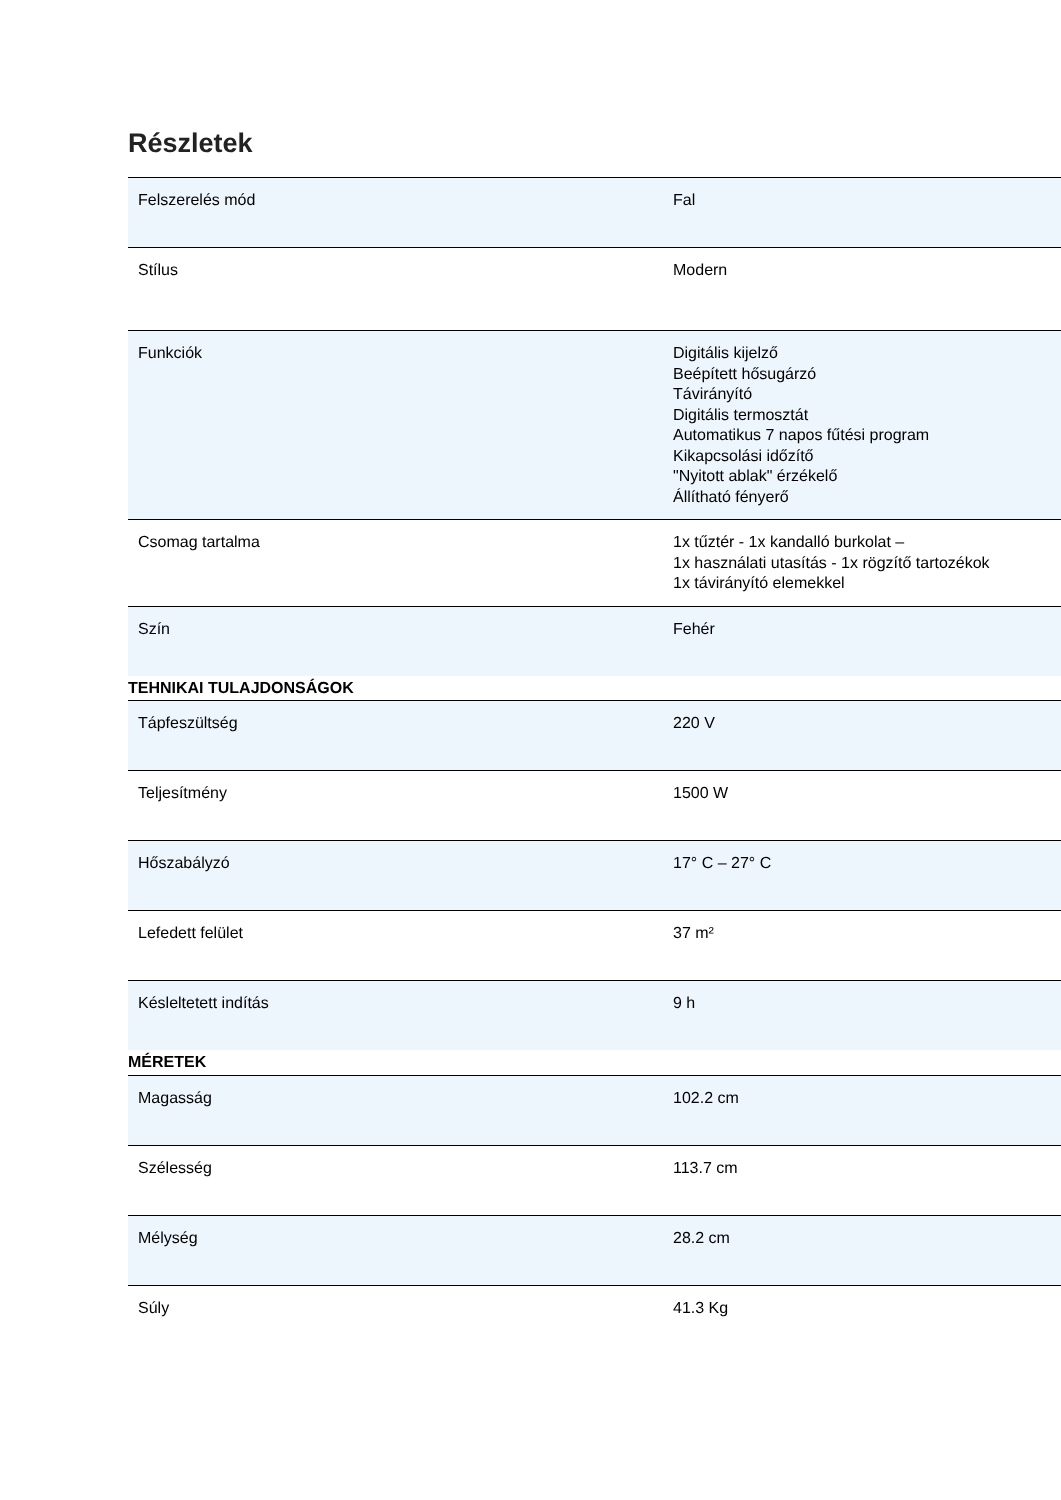Részletek
| Felszerelés mód | Fal |
| Stílus | Modern |
| Funkciók | Digitális kijelző Beépített hősugárzó Távirányító Digitális termosztát Automatikus 7 napos fűtési program Kikapcsolási időzítő "Nyitott ablak" érzékelő Állítható fényerő |
| Csomag tartalma | 1x tűztér - 1x kandalló burkolat – 1x használati utasítás - 1x rögzítő tartozékok 1x távirányító elemekkel |
| Szín | Fehér |
| TEHNIKAI TULAJDONSÁGOK | |
| Tápfeszültség | 220 V |
| Teljesítmény | 1500 W |
| Hőszabályzó | 17° C – 27° C |
| Lefedett felület | 37 m² |
| Késleltetett indítás | 9 h |
| MÉRETEK | |
| Magasság | 102.2 cm |
| Szélesség | 113.7 cm |
| Mélység | 28.2 cm |
| Súly | 41.3 Kg |